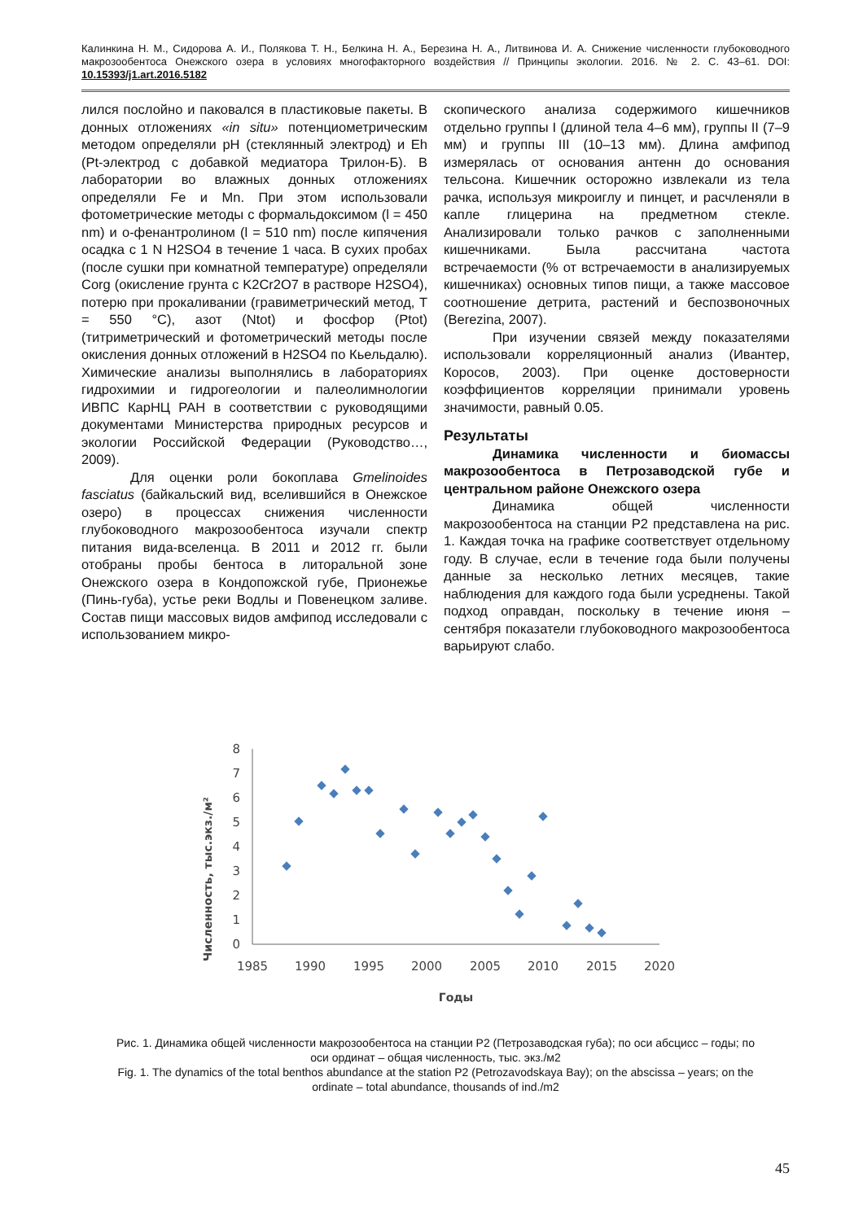Калинкина Н. М., Сидорова А. И., Полякова Т. Н., Белкина Н. А., Березина Н. А., Литвинова И. А. Снижение численности глубоководного макрозообентоса Онежского озера в условиях многофакторного воздействия // Принципы экологии. 2016. № 2. С. 43–61. DOI: 10.15393/j1.art.2016.5182
лился послойно и паковался в пластиковые пакеты. В донных отложениях «in situ» потенциометрическим методом определяли pH (стеклянный электрод) и Eh (Pt-электрод с добавкой медиатора Трилон-Б). В лаборатории во влажных донных отложениях определяли Fe и Mn. При этом использовали фотометрические методы с формальдоксимом (l = 450 nm) и о-фенантролином (l = 510 nm) после кипячения осадка с 1 N H2SO4 в течение 1 часа. В сухих пробах (после сушки при комнатной температуре) определяли Corg (окисление грунта с K2Cr2O7 в растворе H2SO4), потерю при прокаливании (гравиметрический метод, T = 550 °C), азот (Ntot) и фосфор (Ptot) (титриметрический и фотометрический методы после окисления донных отложений в H2SO4 по Кьельдалю). Химические анализы выполнялись в лабораториях гидрохимии и гидрогеологии и палеолимнологии ИВПС КарНЦ РАН в соответствии с руководящими документами Министерства природных ресурсов и экологии Российской Федерации (Руководство…, 2009).
Для оценки роли бокоплава Gmelinoides fasciatus (байкальский вид, вселившийся в Онежское озеро) в процессах снижения численности глубоководного макрозообентоса изучали спектр питания вида-вселенца. В 2011 и 2012 гг. были отобраны пробы бентоса в литоральной зоне Онежского озера в Кондопожской губе, Прионежье (Пинь-губа), устье реки Водлы и Повенецком заливе. Состав пищи массовых видов амфипод исследовали с использованием микро-
скопического анализа содержимого кишечников отдельно группы I (длиной тела 4–6 мм), группы II (7–9 мм) и группы III (10–13 мм). Длина амфипод измерялась от основания антенн до основания тельсона. Кишечник осторожно извлекали из тела рачка, используя микроиглу и пинцет, и расчленяли в капле глицерина на предметном стекле. Анализировали только рачков с заполненными кишечниками. Была рассчитана частота встречаемости (% от встречаемости в анализируемых кишечниках) основных типов пищи, а также массовое соотношение детрита, растений и беспозвоночных (Berezina, 2007).
При изучении связей между показателями использовали корреляционный анализ (Ивантер, Коросов, 2003). При оценке достоверности коэффициентов корреляции принимали уровень значимости, равный 0.05.
Результаты
Динамика численности и биомассы макрозообентоса в Петрозаводской губе и центральном районе Онежского озера
Динамика общей численности макрозообентоса на станции P2 представлена на рис. 1. Каждая точка на графике соответствует отдельному году. В случае, если в течение года были получены данные за несколько летних месяцев, такие наблюдения для каждого года были усреднены. Такой подход оправдан, поскольку в течение июня – сентября показатели глубоководного макрозообентоса варьируют слабо.
Численность, тыс.экз./м²
0
1
2
3
4
5
6
7
8
1985
1990
1995
2000
2005
2010
2015
2020
Годы
Рис. 1. Динамика общей численности макрозообентоса на станции P2 (Петрозаводская губа); по оси абсцисс – годы; по оси ординат – общая численность, тыс. экз./м2
Fig. 1. The dynamics of the total benthos abundance at the station P2 (Petrozavodskaya Bay); on the abscissa – years; on the ordinate – total abundance, thousands of ind./m2
45